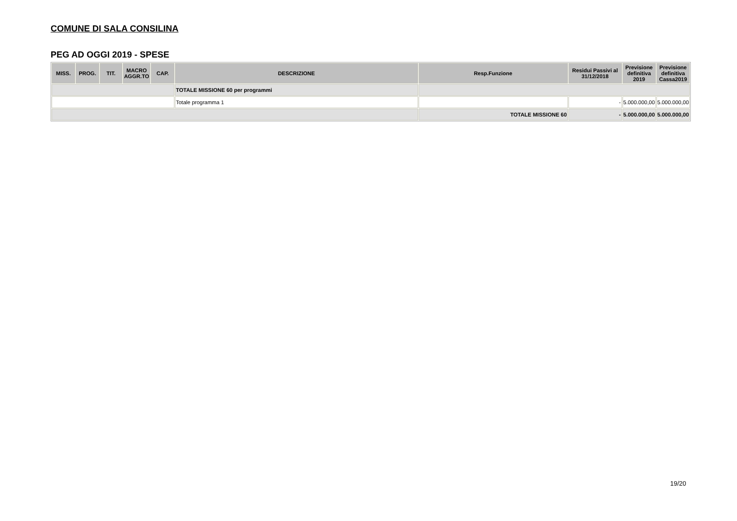COMUNE DI SALA CONSILINA
PEG AD OGGI 2019 - SPESE
| MISS. | PROG. | TIT. | MACRO AGGR.TO | CAP. | DESCRIZIONE | Resp.Funzione | Residui Passivi al 31/12/2018 | Previsione definitiva 2019 | Previsione definitiva Cassa2019 |
| --- | --- | --- | --- | --- | --- | --- | --- | --- | --- |
| | | | | | TOTALE MISSIONE 60 per programmi | | | | |
| | | | | | Totale programma 1 | | - | 5.000.000,00 | 5.000.000,00 |
| | | | | | | TOTALE MISSIONE 60 | - | 5.000.000,00 | 5.000.000,00 |
19/20